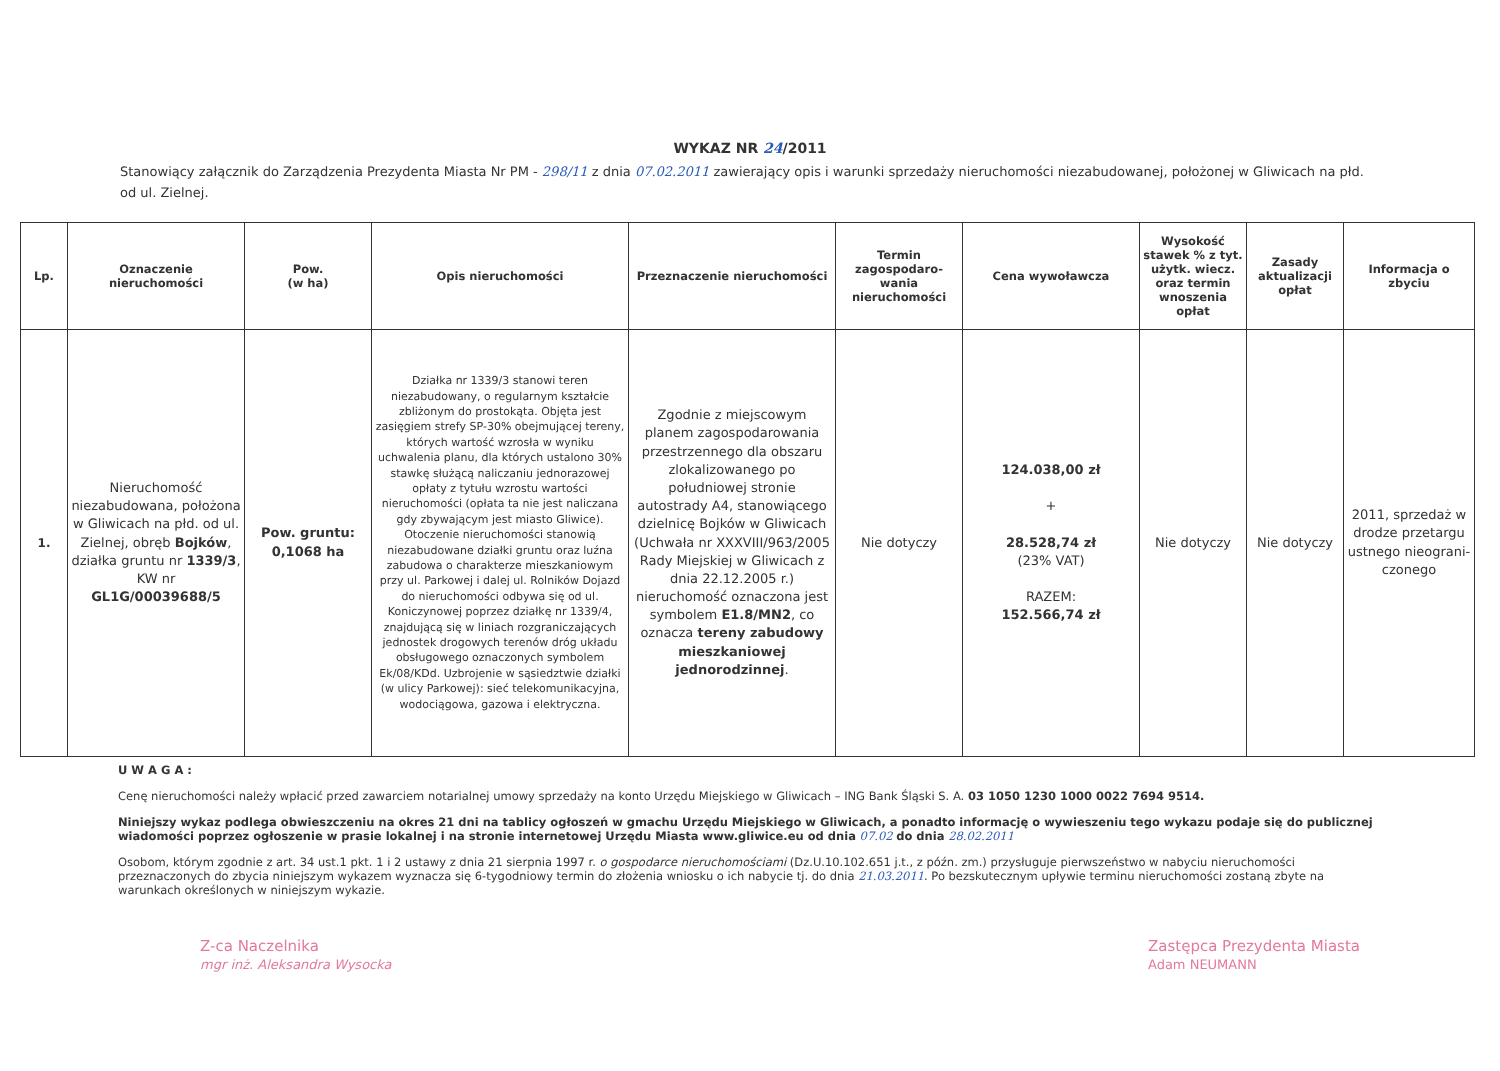WYKAZ NR 24/2011
Stanowiący załącznik do Zarządzenia Prezydenta Miasta Nr PM - 298/11 z dnia 07.02.2011 zawierający opis i warunki sprzedaży nieruchomości niezabudowanej, położonej w Gliwicach na płd. od ul. Zielnej.
| Lp. | Oznaczenie nieruchomości | Pow. (w ha) | Opis nieruchomości | Przeznaczenie nieruchomości | Termin zagospodaro-wania nieruchomości | Cena wywoławcza | Wysokość stawek % z tyt. użytk. wiecz. oraz termin wnoszenia opłat | Zasady aktualizacji opłat | Informacja o zbyciu |
| --- | --- | --- | --- | --- | --- | --- | --- | --- | --- |
| 1. | Nieruchomość niezabudowana, położona w Gliwicach na płd. od ul. Zielnej, obręb Bojków , działka gruntu nr 1339/3 , KW nr GL1G/00039688/5 | Pow. gruntu: 0,1068 ha | Działka nr 1339/3 stanowi teren niezabudowany, o regularnym kształcie zbliżonym do prostokąta. Objęta jest zasięgiem strefy SP-30% obejmującej tereny, których wartość wzrosła w wyniku uchwalenia planu, dla których ustalono 30% stawkę służącą naliczaniu jednorazowej opłaty z tytułu wzrostu wartości nieruchomości (opłata ta nie jest naliczana gdy zbywającym jest miasto Gliwice). Otoczenie nieruchomości stanowią niezabudowane działki gruntu oraz luźna zabudowa o charakterze mieszkaniowym przy ul. Parkowej i dalej ul. Rolników Dojazd do nieruchomości odbywa się od ul. Koniczynowej poprzez działkę nr 1339/4, znajdującą się w liniach rozgraniczających jednostek drogowych terenów dróg układu obsługowego oznaczonych symbolem Ek/08/KDd. Uzbrojenie w sąsiedztwie działki (w ulicy Parkowej): sieć telekomunikacyjna, wodociągowa, gazowa i elektryczna. | Zgodnie z miejscowym planem zagospodarowania przestrzennego dla obszaru zlokalizowanego po południowej stronie autostrady A4, stanowiącego dzielnicę Bojków w Gliwicach (Uchwała nr XXXVIII/963/2005 Rady Miejskiej w Gliwicach z dnia 22.12.2005 r.) nieruchomość oznaczona jest symbolem E1.8/MN2 , co oznacza tereny zabudowy mieszkaniowej jednorodzinnej . | Nie dotyczy | 124.038,00 zł + 28.528,74 zł (23% VAT) RAZEM: 152.566,74 zł | Nie dotyczy | Nie dotyczy | 2011, sprzedaż w drodze przetargu ustnego nieograni-czonego |
U W A G A :
Cenę nieruchomości należy wpłacić przed zawarciem notarialnej umowy sprzedaży na konto Urzędu Miejskiego w Gliwicach – ING Bank Śląski S. A. 03 1050 1230 1000 0022 7694 9514.
Niniejszy wykaz podlega obwieszczeniu na okres 21 dni na tablicy ogłoszeń w gmachu Urzędu Miejskiego w Gliwicach, a ponadto informację o wywieszeniu tego wykazu podaje się do publicznej wiadomości poprzez ogłoszenie w prasie lokalnej i na stronie internetowej Urzędu Miasta www.gliwice.eu od dnia 07.02 do dnia 28.02.2011
Osobom, którym zgodnie z art. 34 ust.1 pkt. 1 i 2 ustawy z dnia 21 sierpnia 1997 r. o gospodarce nieruchomościami (Dz.U.10.102.651 j.t., z późn. zm.) przysługuje pierwszeństwo w nabyciu nieruchomości przeznaczonych do zbycia niniejszym wykazem wyznacza się 6-tygodniowy termin do złożenia wniosku o ich nabycie tj. do dnia 21.03.2011. Po bezskutecznym upływie terminu nieruchomości zostaną zbyte na warunkach określonych w niniejszym wykazie.
Z-ca Naczelnika
mgr inż. Aleksandra Wysocka
Zastępca Prezydenta Miasta
Adam NEUMANN